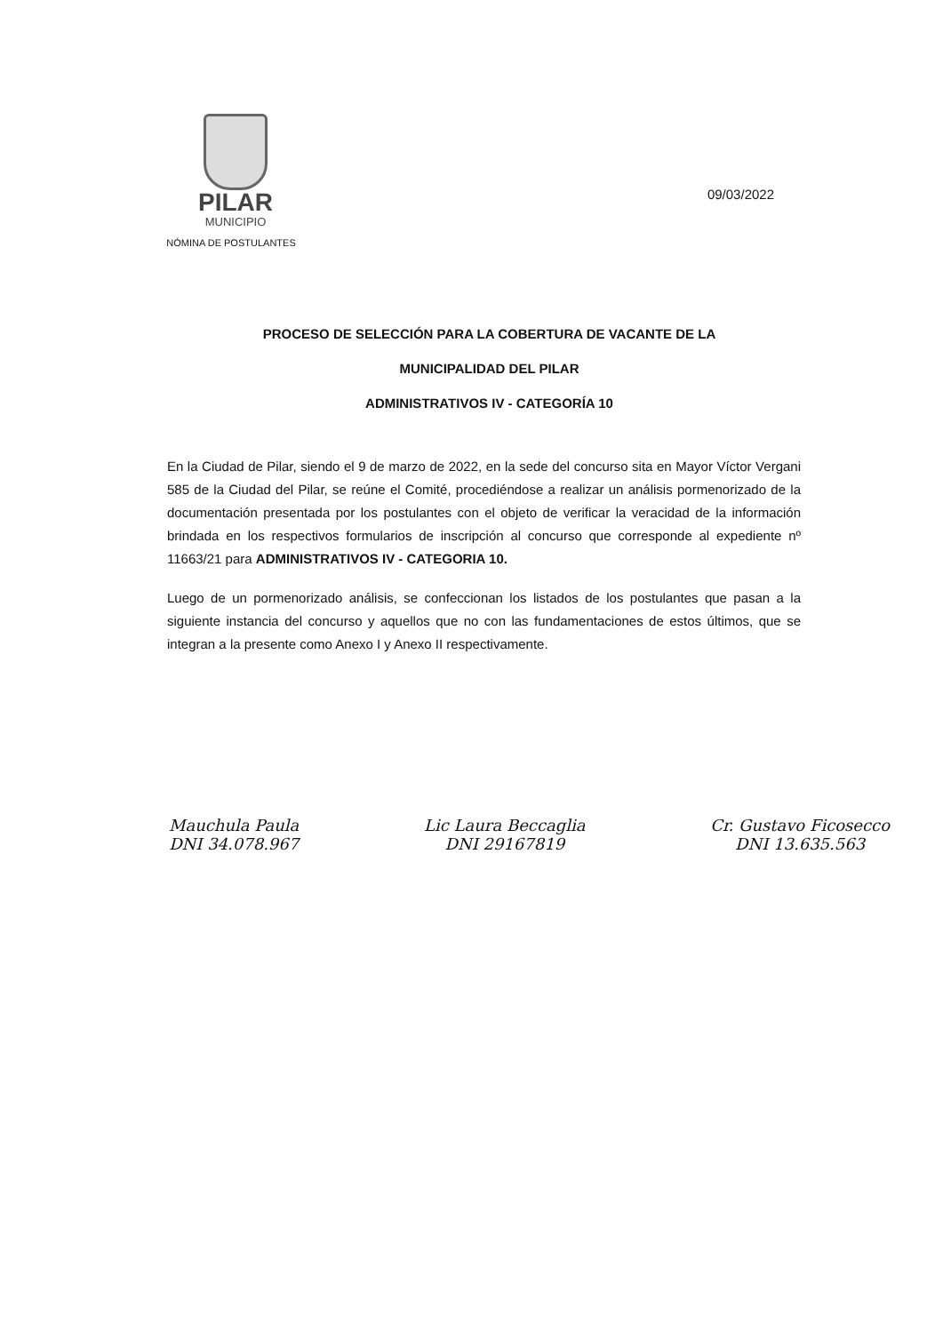PILAR
MUNICIPIO
NÓMINA DE POSTULANTES
09/03/2022
PROCESO DE SELECCIÓN PARA LA COBERTURA DE VACANTE DE LA
MUNICIPALIDAD DEL PILAR
ADMINISTRATIVOS IV - CATEGORÍA 10
En la Ciudad de Pilar, siendo el 9 de marzo de 2022, en la sede del concurso sita en Mayor Víctor Vergani 585 de la Ciudad del Pilar, se reúne el Comité, procediéndose a realizar un análisis pormenorizado de la documentación presentada por los postulantes con el objeto de verificar la veracidad de la información brindada en los respectivos formularios de inscripción al concurso que corresponde al expediente nº 11663/21 para ADMINISTRATIVOS IV - CATEGORIA 10.
Luego de un pormenorizado análisis, se confeccionan los listados de los postulantes que pasan a la siguiente instancia del concurso y aquellos que no con las fundamentaciones de estos últimos, que se integran a la presente como Anexo I y Anexo II respectivamente.
Mauchula Paula
DNI 34.078.967
Lic Laura Beccaglia
DNI 29167819
Cr. Gustavo Ficosecco
DNI 13.635.563